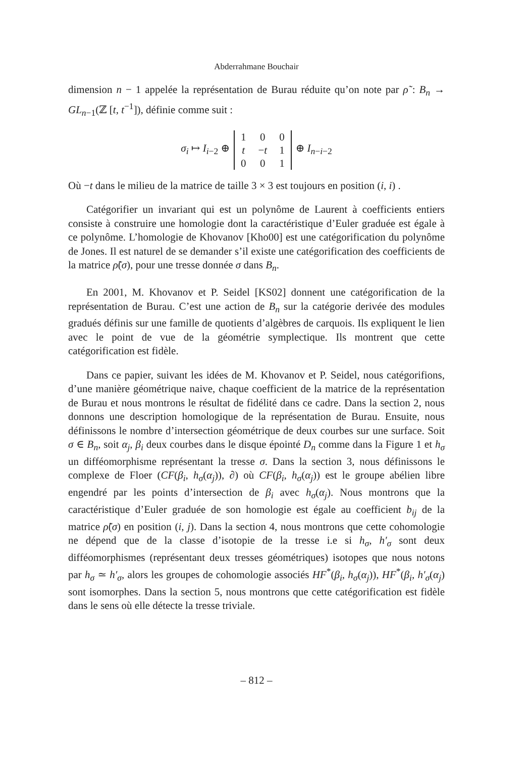Abderrahmane Bouchair
dimension n − 1 appelée la représentation de Burau réduite qu’on note par ρ̃ : B<sub>n</sub> → GL<sub>n−1</sub>(ℤ [t, t<sup>−1</sup>]), définie comme suit :
σ<sub>i</sub> ↦ I<sub>i−2</sub> ⊕
| 1 | 0 | 0 |
| t | − t | 1 |
| 0 | 0 | 1 |
⊕ I<sub>n−i−2</sub>
Où −t dans le milieu de la matrice de taille 3 × 3 est toujours en position (i, i) .
Catégorifier un invariant qui est un polynôme de Laurent à coefficients entiers consiste à construire une homologie dont la caractéristique d’Euler graduée est égale à ce polynôme. L’homologie de Khovanov [Kho00] est une catégorification du polynôme de Jones. Il est naturel de se demander s’il existe une catégorification des coefficients de la matrice ρ̃(σ), pour une tresse donnée σ dans B<sub>n</sub>.
En 2001, M. Khovanov et P. Seidel [KS02] donnent une catégorification de la représentation de Burau. C’est une action de B<sub>n</sub> sur la catégorie derivée des modules gradués définis sur une famille de quotients d’algèbres de carquois. Ils expliquent le lien avec le point de vue de la géométrie symplectique. Ils montrent que cette catégorification est fidèle.
Dans ce papier, suivant les idées de M. Khovanov et P. Seidel, nous catégorifions, d’une manière géométrique naive, chaque coefficient de la matrice de la représentation de Burau et nous montrons le résultat de fidélité dans ce cadre. Dans la section 2, nous donnons une description homologique de la représentation de Burau. Ensuite, nous définissons le nombre d’intersection géométrique de deux courbes sur une surface. Soit σ ∈ B<sub>n</sub>, soit α<sub>j</sub>, β<sub>i</sub> deux courbes dans le disque épointé D<sub>n</sub> comme dans la Figure 1 et h<sub>σ</sub> un difféomorphisme représentant la tresse σ. Dans la section 3, nous définissons le complexe de Floer (CF(β<sub>i</sub>, h<sub>σ</sub>(α<sub>j</sub>)), ∂) où CF(β<sub>i</sub>, h<sub>σ</sub>(α<sub>j</sub>)) est le groupe abélien libre engendré par les points d’intersection de β<sub>i</sub> avec h<sub>σ</sub>(α<sub>j</sub>). Nous montrons que la caractéristique d’Euler graduée de son homologie est égale au coefficient b<sub>ij</sub> de la matrice ρ̃(σ) en position (i, j). Dans la section 4, nous montrons que cette cohomologie ne dépend que de la classe d’isotopie de la tresse i.e si h<sub>σ</sub>, h′<sub>σ</sub> sont deux difféomorphismes (représentant deux tresses géométriques) isotopes que nous notons par h<sub>σ</sub> ≃ h′<sub>σ</sub>, alors les groupes de cohomologie associés HF<sup>*</sup>(β<sub>i</sub>, h<sub>σ</sub>(α<sub>j</sub>)), HF<sup>*</sup>(β<sub>i</sub>, h′<sub>σ</sub>(α<sub>j</sub>) sont isomorphes. Dans la section 5, nous montrons que cette catégorification est fidèle dans le sens où elle détecte la tresse triviale.
– 812 –